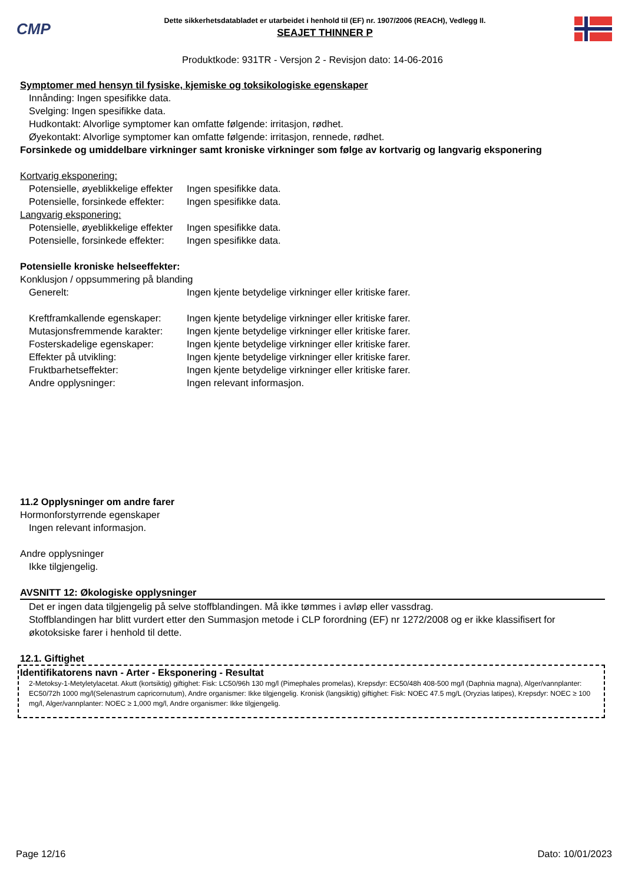CMP
Dette sikkerhetsdatabladet er utarbeidet i henhold til (EF) nr. 1907/2006 (REACH), Vedlegg II.
SEAJET THINNER P
Produktkode: 931TR - Versjon 2 - Revisjon dato: 14-06-2016
Symptomer med hensyn til fysiske, kjemiske og toksikologiske egenskaper
Innånding: Ingen spesifikke data.
Svelging: Ingen spesifikke data.
Hudkontakt: Alvorlige symptomer kan omfatte følgende: irritasjon, rødhet.
Øyekontakt: Alvorlige symptomer kan omfatte følgende: irritasjon, rennede, rødhet.
Forsinkede og umiddelbare virkninger samt kroniske virkninger som følge av kortvarig og langvarig eksponering
Kortvarig eksponering:
Potensielle, øyeblikkelige effekter Ingen spesifikke data.
Potensielle, forsinkede effekter: Ingen spesifikke data.
Langvarig eksponering:
Potensielle, øyeblikkelige effekter Ingen spesifikke data.
Potensielle, forsinkede effekter: Ingen spesifikke data.
Potensielle kroniske helseeffekter:
Konklusjon / oppsummering på blanding
Generelt: Ingen kjente betydelige virkninger eller kritiske farer.
Kreftframkallende egenskaper: Ingen kjente betydelige virkninger eller kritiske farer.
Mutasjonsfremmende karakter: Ingen kjente betydelige virkninger eller kritiske farer.
Fosterskadelige egenskaper: Ingen kjente betydelige virkninger eller kritiske farer.
Effekter på utvikling: Ingen kjente betydelige virkninger eller kritiske farer.
Fruktbarhetseffekter: Ingen kjente betydelige virkninger eller kritiske farer.
Andre opplysninger: Ingen relevant informasjon.
11.2 Opplysninger om andre farer
Hormonforstyrrende egenskaper
Ingen relevant informasjon.
Andre opplysninger
Ikke tilgjengelig.
AVSNITT 12: Økologiske opplysninger
Det er ingen data tilgjengelig på selve stoffblandingen. Må ikke tømmes i avløp eller vassdrag.
Stoffblandingen har blitt vurdert etter den Summasjon metode i CLP forordning (EF) nr 1272/2008 og er ikke klassifisert for økotoksiske farer i henhold til dette.
12.1. Giftighet
Identifikatorens navn - Arter - Eksponering - Resultat
2-Metoksy-1-Metyletylacetat. Akutt (kortsiktig) giftighet: Fisk: LC50/96h 130 mg/l (Pimephales promelas), Krepsdyr: EC50/48h 408-500 mg/l (Daphnia magna), Alger/vannplanter: EC50/72h 1000 mg/l(Selenastrum capricornutum), Andre organismer: Ikke tilgjengelig. Kronisk (langsiktig) giftighet: Fisk: NOEC 47.5 mg/L (Oryzias latipes), Krepsdyr: NOEC ≥ 100 mg/l, Alger/vannplanter: NOEC ≥ 1,000 mg/l, Andre organismer: Ikke tilgjengelig.
Page 12/16 Dato: 10/01/2023